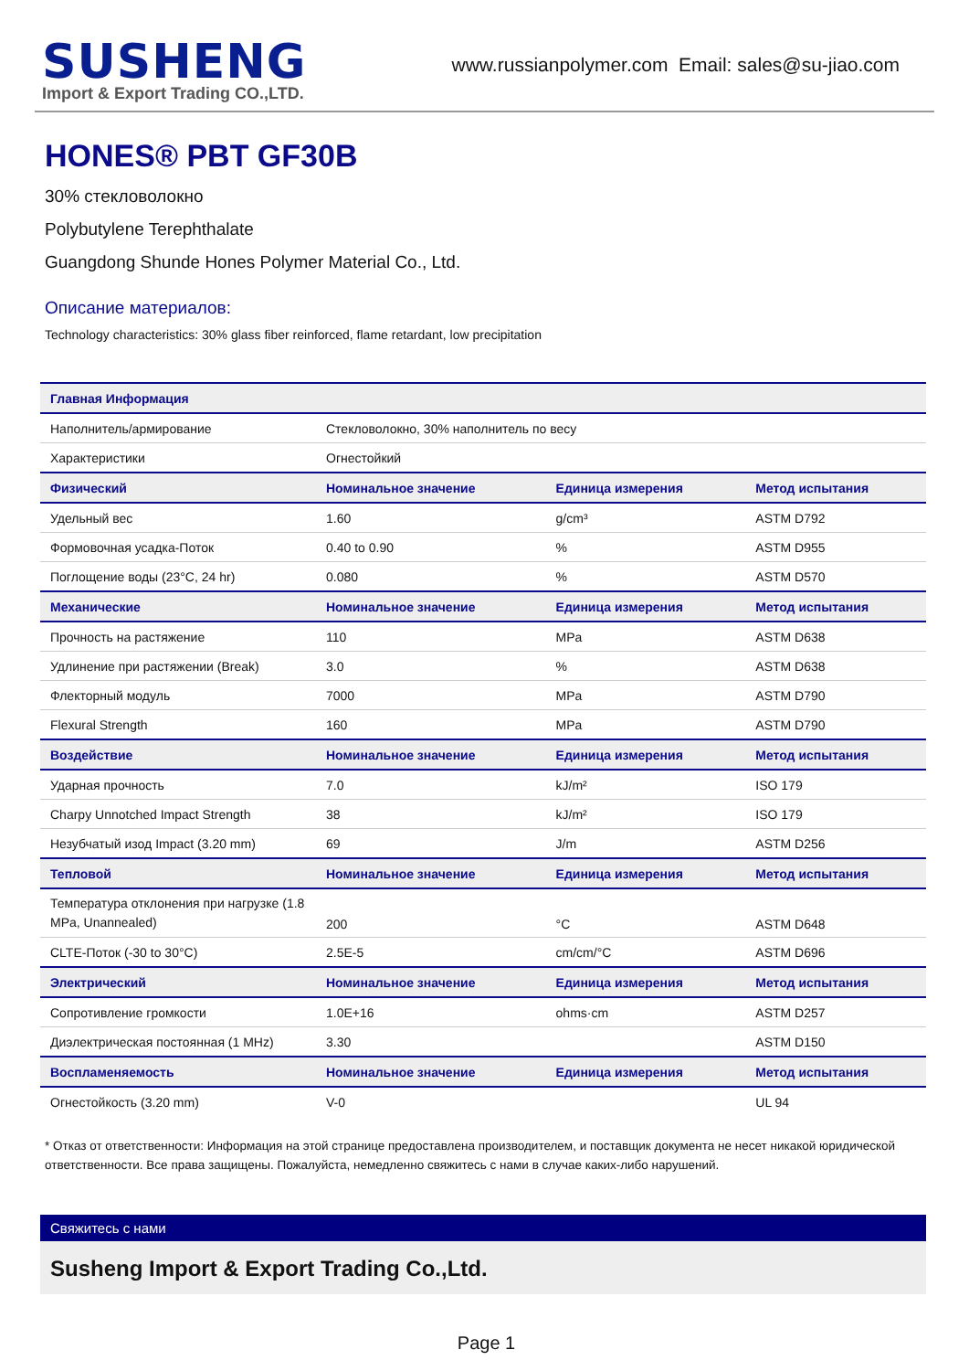SUSHENG
Import & Export Trading CO.,LTD.
www.russianpolymer.com Email: sales@su-jiao.com
HONES® PBT GF30B
30% стекловолокно
Polybutylene Terephthalate
Guangdong Shunde Hones Polymer Material Co., Ltd.
Описание материалов:
Technology characteristics: 30% glass fiber reinforced, flame retardant, low precipitation
| Главная Информация | | | |
| --- | --- | --- | --- |
| Наполнитель/армирование | Стекловолокно, 30% наполнитель по весу | | |
| Характеристики | Огнестойкий | | |
| Физический | Номинальное значение | Единица измерения | Метод испытания |
| Удельный вес | 1.60 | g/cm³ | ASTM D792 |
| Формовочная усадка-Поток | 0.40 to 0.90 | % | ASTM D955 |
| Поглощение воды (23°C, 24 hr) | 0.080 | % | ASTM D570 |
| Механические | Номинальное значение | Единица измерения | Метод испытания |
| Прочность на растяжение | 110 | MPa | ASTM D638 |
| Удлинение при растяжении (Break) | 3.0 | % | ASTM D638 |
| Флекторный модуль | 7000 | MPa | ASTM D790 |
| Flexural Strength | 160 | MPa | ASTM D790 |
| Воздействие | Номинальное значение | Единица измерения | Метод испытания |
| Ударная прочность | 7.0 | kJ/m² | ISO 179 |
| Charpy Unnotched Impact Strength | 38 | kJ/m² | ISO 179 |
| Незубчатый изод Impact (3.20 mm) | 69 | J/m | ASTM D256 |
| Тепловой | Номинальное значение | Единица измерения | Метод испытания |
| Температура отклонения при нагрузке (1.8 MPa, Unannealed) | 200 | °C | ASTM D648 |
| CLTE-Поток (-30 to 30°C) | 2.5E-5 | cm/cm/°C | ASTM D696 |
| Электрический | Номинальное значение | Единица измерения | Метод испытания |
| Сопротивление громкости | 1.0E+16 | ohms·cm | ASTM D257 |
| Диэлектрическая постоянная (1 MHz) | 3.30 | | ASTM D150 |
| Воспламеняемость | Номинальное значение | Единица измерения | Метод испытания |
| Огнестойкость (3.20 mm) | V-0 | | UL 94 |
* Отказ от ответственности: Информация на этой странице предоставлена производителем, и поставщик документа не несет никакой юридической ответственности. Все права защищены. Пожалуйста, немедленно свяжитесь с нами в случае каких-либо нарушений.
Свяжитесь с нами
Susheng Import & Export Trading Co.,Ltd.
Page 1